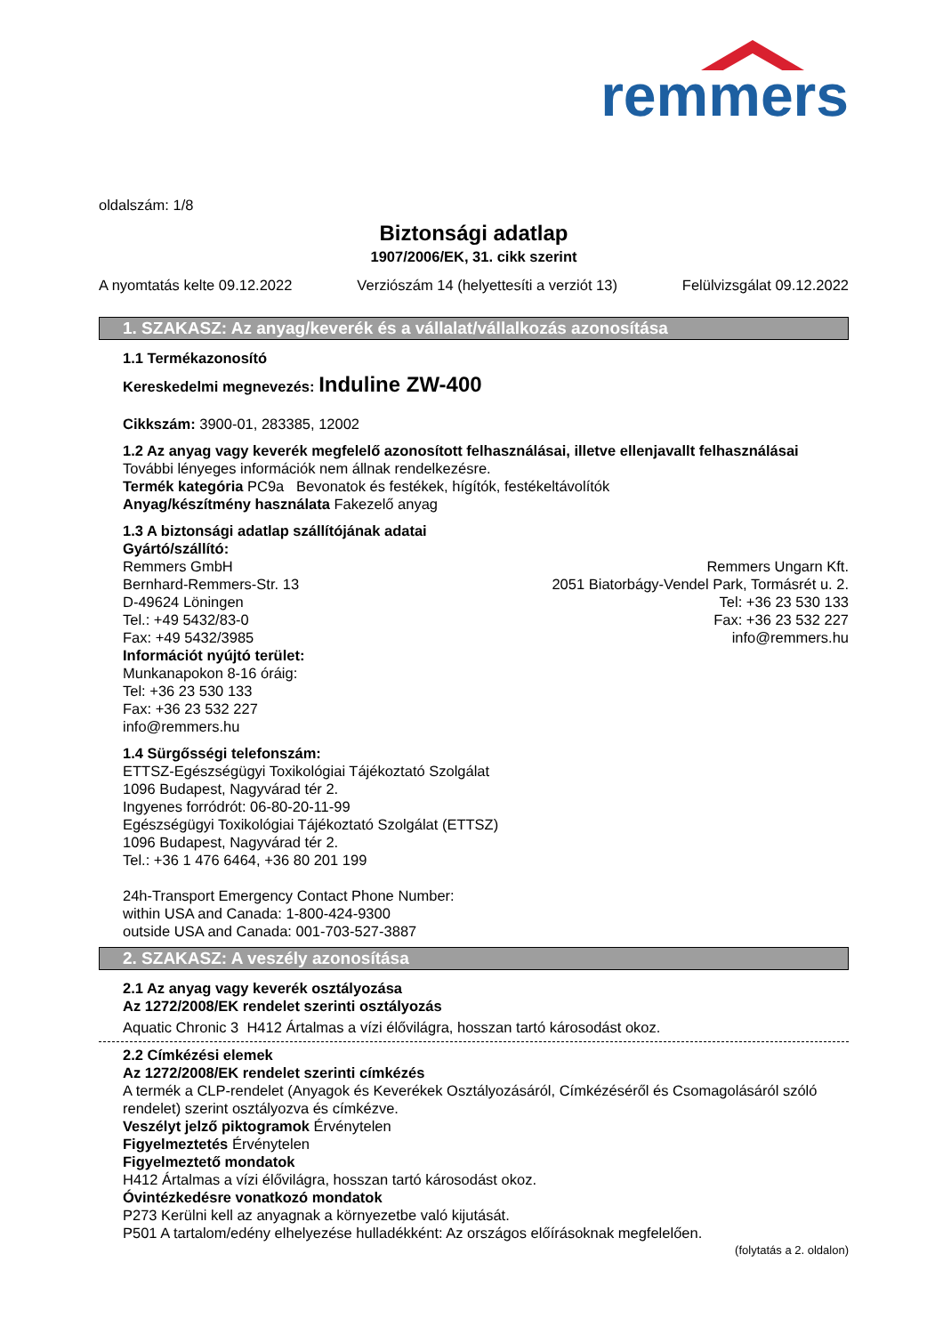remmers
oldalszám: 1/8
Biztonsági adatlap
1907/2006/EK, 31. cikk szerint
A nyomtatás kelte 09.12.2022 Verziószám 14 (helyettesíti a verziót 13) Felülvizsgálat 09.12.2022
1. SZAKASZ: Az anyag/keverék és a vállalat/vállalkozás azonosítása
1.1 Termékazonosító
Kereskedelmi megnevezés: Induline ZW-400
Cikkszám: 3900-01, 283385, 12002
1.2 Az anyag vagy keverék megfelelő azonosított felhasználásai, illetve ellenjavallt felhasználásai
További lényeges információk nem állnak rendelkezésre.
Termék kategória PC9a Bevonatok és festékek, hígítók, festékeltávolítók
Anyag/készítmény használata Fakezelő anyag
1.3 A biztonsági adatlap szállítójának adatai
Gyártó/szállító:
Remmers GmbH
Bernhard-Remmers-Str. 13
D-49624 Löningen
Tel.: +49 5432/83-0
Fax: +49 5432/3985
Remmers Ungarn Kft.
2051 Biatorbágy-Vendel Park, Tormásrét u. 2.
Tel: +36 23 530 133
Fax: +36 23 532 227
info@remmers.hu
Információt nyújtó terület:
Munkanapokon 8-16 óráig:
Tel: +36 23 530 133
Fax: +36 23 532 227
info@remmers.hu
1.4 Sürgősségi telefonszám:
ETTSZ-Egészségügyi Toxikológiai Tájékoztató Szolgálat
1096 Budapest, Nagyvárad tér 2.
Ingyenes forródrót: 06-80-20-11-99
Egészségügyi Toxikológiai Tájékoztató Szolgálat (ETTSZ)
1096 Budapest, Nagyvárad tér 2.
Tel.: +36 1 476 6464, +36 80 201 199
24h-Transport Emergency Contact Phone Number:
within USA and Canada: 1-800-424-9300
outside USA and Canada: 001-703-527-3887
2. SZAKASZ: A veszély azonosítása
2.1 Az anyag vagy keverék osztályozása
Az 1272/2008/EK rendelet szerinti osztályozás
Aquatic Chronic 3 H412 Ártalmas a vízi élővilágra, hosszan tartó károsodást okoz.
2.2 Címkézési elemek
Az 1272/2008/EK rendelet szerinti címkézés
A termék a CLP-rendelet (Anyagok és Keverékek Osztályozásáról, Címkézéséről és Csomagolásáról szóló rendelet) szerint osztályozva és címkézve.
Veszélyt jelző piktogramok Érvénytelen
Figyelmeztetés Érvénytelen
Figyelmeztető mondatok
H412 Ártalmas a vízi élővilágra, hosszan tartó károsodást okoz.
Óvintézkedésre vonatkozó mondatok
P273 Kerülni kell az anyagnak a környezetbe való kijutását.
P501 A tartalom/edény elhelyezése hulladékként: Az országos előírásoknak megfelelően.
(folytatás a 2. oldalon)